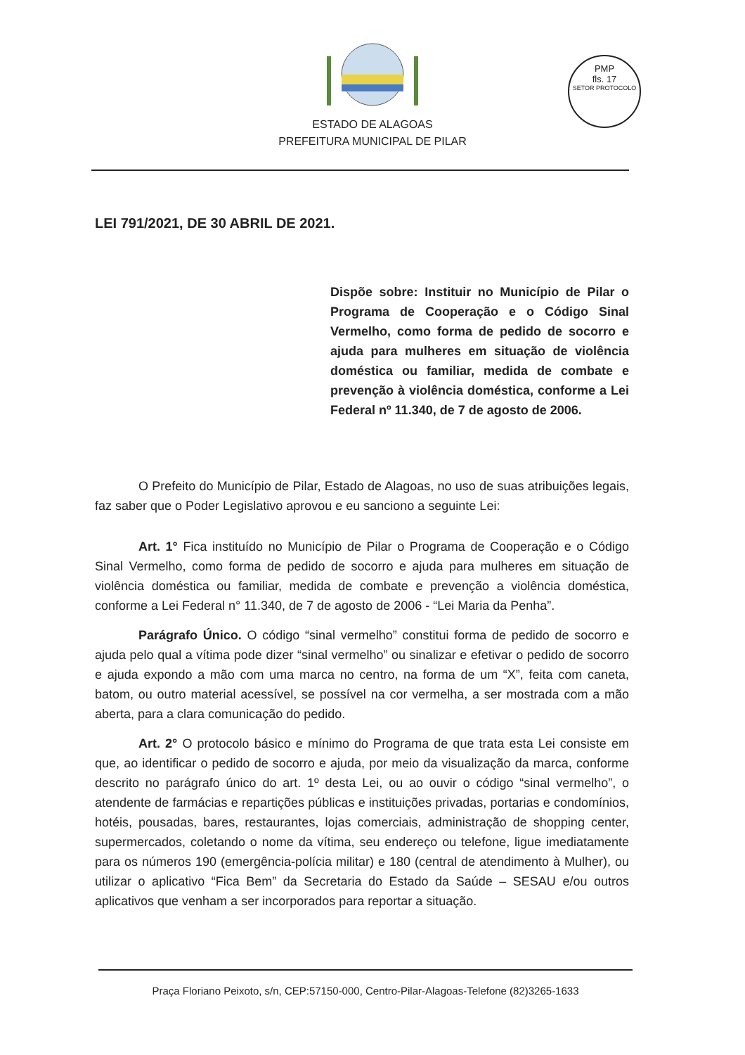ESTADO DE ALAGOAS
PREFEITURA MUNICIPAL DE PILAR
PMP
fls. 17
SETOR PROTOCOLO
LEI 791/2021, DE 30 ABRIL DE 2021.
Dispõe sobre: Instituir no Município de Pilar o Programa de Cooperação e o Código Sinal Vermelho, como forma de pedido de socorro e ajuda para mulheres em situação de violência doméstica ou familiar, medida de combate e prevenção à violência doméstica, conforme a Lei Federal nº 11.340, de 7 de agosto de 2006.
O Prefeito do Município de Pilar, Estado de Alagoas, no uso de suas atribuições legais, faz saber que o Poder Legislativo aprovou e eu sanciono a seguinte Lei:
Art. 1° Fica instituído no Município de Pilar o Programa de Cooperação e o Código Sinal Vermelho, como forma de pedido de socorro e ajuda para mulheres em situação de violência doméstica ou familiar, medida de combate e prevenção a violência doméstica, conforme a Lei Federal n° 11.340, de 7 de agosto de 2006 - “Lei Maria da Penha”.
Parágrafo Único. O código “sinal vermelho” constitui forma de pedido de socorro e ajuda pelo qual a vítima pode dizer “sinal vermelho” ou sinalizar e efetivar o pedido de socorro e ajuda expondo a mão com uma marca no centro, na forma de um “X”, feita com caneta, batom, ou outro material acessível, se possível na cor vermelha, a ser mostrada com a mão aberta, para a clara comunicação do pedido.
Art. 2° O protocolo básico e mínimo do Programa de que trata esta Lei consiste em que, ao identificar o pedido de socorro e ajuda, por meio da visualização da marca, conforme descrito no parágrafo único do art. 1º desta Lei, ou ao ouvir o código “sinal vermelho”, o atendente de farmácias e repartições públicas e instituições privadas, portarias e condomínios, hotéis, pousadas, bares, restaurantes, lojas comerciais, administração de shopping center, supermercados, coletando o nome da vítima, seu endereço ou telefone, ligue imediatamente para os números 190 (emergência-polícia militar) e 180 (central de atendimento à Mulher), ou utilizar o aplicativo “Fica Bem” da Secretaria do Estado da Saúde – SESAU e/ou outros aplicativos que venham a ser incorporados para reportar a situação.
Praça Floriano Peixoto, s/n, CEP:57150-000, Centro-Pilar-Alagoas-Telefone (82)3265-1633